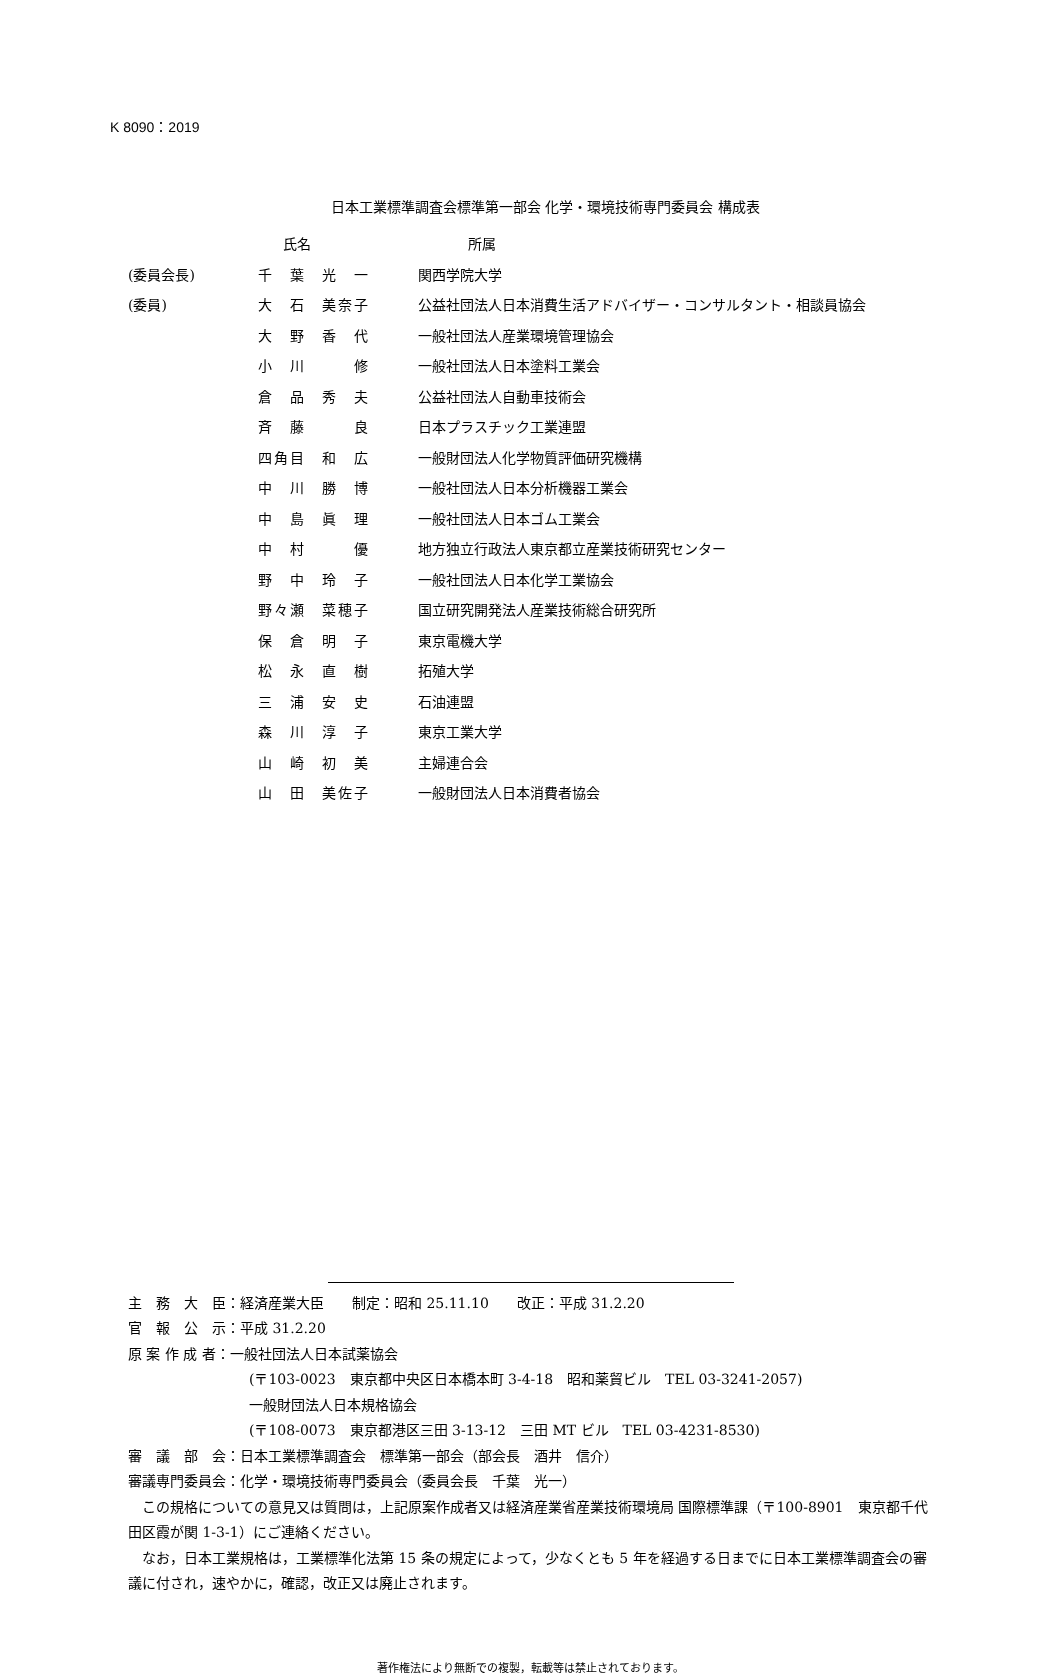K 8090：2019
日本工業標準調査会標準第一部会 化学・環境技術専門委員会 構成表
| | 氏名 | 所属 |
| --- | --- | --- |
| (委員会長) | 千 葉 光 一 | 関西学院大学 |
| (委員) | 大 石 美奈子 | 公益社団法人日本消費生活アドバイザー・コンサルタント・相談員協会 |
| | 大 野 香 代 | 一般社団法人産業環境管理協会 |
| | 小 川 修 | 一般社団法人日本塗料工業会 |
| | 倉 品 秀 夫 | 公益社団法人自動車技術会 |
| | 斉 藤 良 | 日本プラスチック工業連盟 |
| | 四角目 和 広 | 一般財団法人化学物質評価研究機構 |
| | 中 川 勝 博 | 一般社団法人日本分析機器工業会 |
| | 中 島 眞 理 | 一般社団法人日本ゴム工業会 |
| | 中 村 優 | 地方独立行政法人東京都立産業技術研究センター |
| | 野 中 玲 子 | 一般社団法人日本化学工業協会 |
| | 野々瀬 菜穂子 | 国立研究開発法人産業技術総合研究所 |
| | 保 倉 明 子 | 東京電機大学 |
| | 松 永 直 樹 | 拓殖大学 |
| | 三 浦 安 史 | 石油連盟 |
| | 森 川 淳 子 | 東京工業大学 |
| | 山 崎 初 美 | 主婦連合会 |
| | 山 田 美佐子 | 一般財団法人日本消費者協会 |
主　務　大　臣：経済産業大臣　　制定：昭和 25.11.10　　改正：平成 31.2.20
官　報　公　示：平成 31.2.20
原 案 作 成 者：一般社団法人日本試薬協会
(〒103-0023　東京都中央区日本橋本町 3-4-18　昭和薬貿ビル　TEL 03-3241-2057)
一般財団法人日本規格協会
(〒108-0073　東京都港区三田 3-13-12　三田 MT ビル　TEL 03-4231-8530)
審　議　部　会：日本工業標準調査会　標準第一部会（部会長　酒井　信介）
審議専門委員会：化学・環境技術専門委員会（委員会長　千葉　光一）
　この規格についての意見又は質問は，上記原案作成者又は経済産業省産業技術環境局 国際標準課（〒100-8901　東京都千代田区霞が関 1-3-1）にご連絡ください。
　なお，日本工業規格は，工業標準化法第 15 条の規定によって，少なくとも 5 年を経過する日までに日本工業標準調査会の審議に付され，速やかに，確認，改正又は廃止されます。
著作権法により無断での複製，転載等は禁止されております。